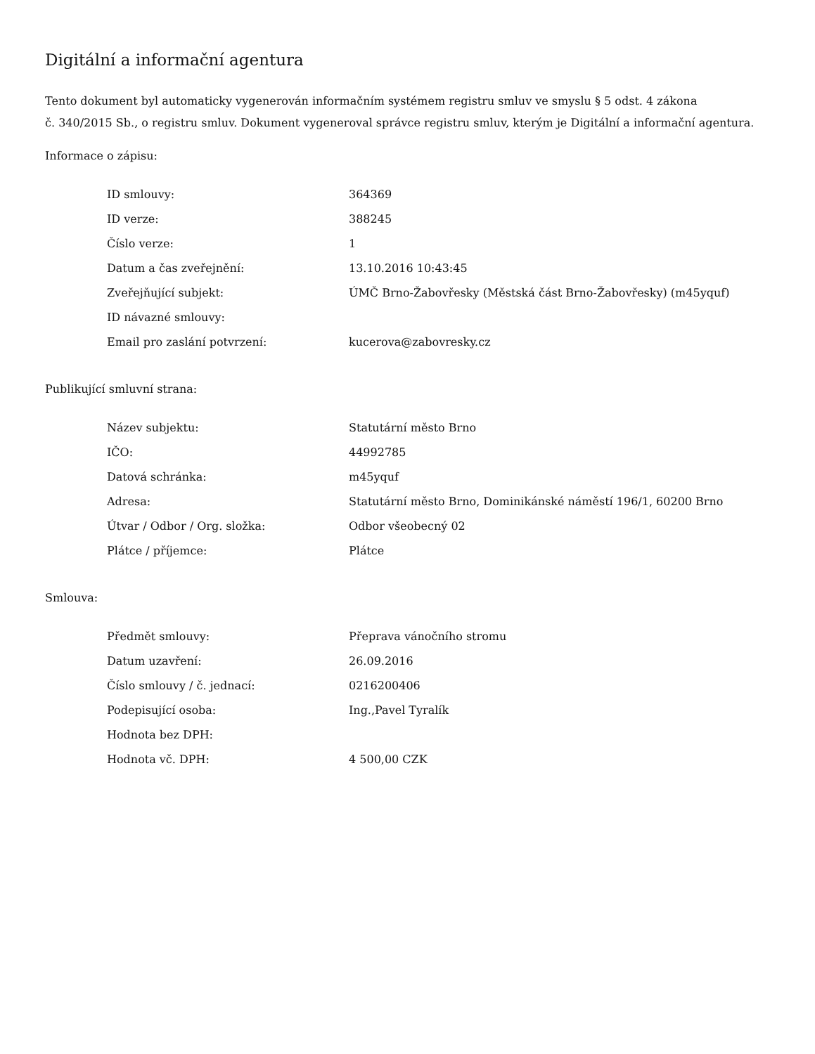Digitální a informační agentura
Tento dokument byl automaticky vygenerován informačním systémem registru smluv ve smyslu § 5 odst. 4 zákona
č. 340/2015 Sb., o registru smluv. Dokument vygeneroval správce registru smluv, kterým je Digitální a informační agentura.
Informace o zápisu:
| ID smlouvy: | 364369 |
| ID verze: | 388245 |
| Číslo verze: | 1 |
| Datum a čas zveřejnění: | 13.10.2016 10:43:45 |
| Zveřejňující subjekt: | ÚMČ Brno-Žabovřesky (Městská část Brno-Žabovřesky) (m45yquf) |
| ID návazné smlouvy: | |
| Email pro zaslání potvrzení: | kucerova@zabovresky.cz |
Publikující smluvní strana:
| Název subjektu: | Statutární město Brno |
| IČO: | 44992785 |
| Datová schránka: | m45yquf |
| Adresa: | Statutární město Brno, Dominikánské náměstí 196/1, 60200 Brno |
| Útvar / Odbor / Org. složka: | Odbor všeobecný 02 |
| Plátce / příjemce: | Plátce |
Smlouva:
| Předmět smlouvy: | Přeprava vánočního stromu |
| Datum uzavření: | 26.09.2016 |
| Číslo smlouvy / č. jednací: | 0216200406 |
| Podepisující osoba: | Ing.,Pavel Tyralík |
| Hodnota bez DPH: | |
| Hodnota vč. DPH: | 4 500,00 CZK |